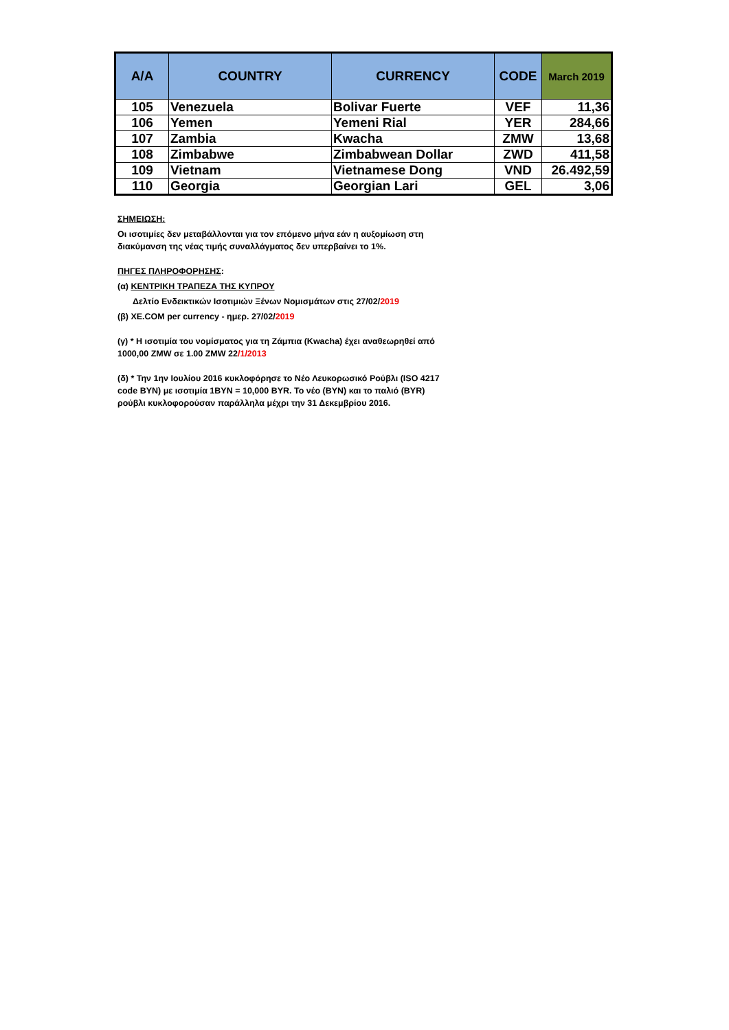| A/A | COUNTRY | CURRENCY | CODE | March 2019 |
| --- | --- | --- | --- | --- |
| 105 | Venezuela | Bolivar Fuerte | VEF | 11,36 |
| 106 | Yemen | Yemeni Rial | YER | 284,66 |
| 107 | Zambia | Kwacha | ZMW | 13,68 |
| 108 | Zimbabwe | Zimbabwean Dollar | ZWD | 411,58 |
| 109 | Vietnam | Vietnamese Dong | VND | 26.492,59 |
| 110 | Georgia | Georgian Lari | GEL | 3,06 |
ΣΗΜΕΙΩΣΗ:
Οι ισοτιμίες δεν μεταβάλλονται για τον επόμενο μήνα εάν η αυξομίωση στη
διακύμανση της νέας τιμής συναλλάγματος δεν υπερβαίνει το 1%.
ΠΗΓΕΣ ΠΛΗΡΟΦΟΡΗΣΗΣ:
(α) ΚΕΝΤΡΙΚΗ ΤΡΑΠΕΖΑ ΤΗΣ ΚΥΠΡΟΥ
Δελτίο Ενδεικτικών Ισοτιμιών Ξένων Νομισμάτων στις 27/02/2019
(β) XE.COM per currency - ημερ. 27/02/2019
(γ) * Η ισοτιμία του νομίσματος για τη Ζάμπια (Kwacha) έχει αναθεωρηθεί από
1000,00 ZMW σε 1.00 ZMW 22/1/2013
(δ) * Την 1ην Ιουλίου 2016 κυκλοφόρησε το Νέο Λευκορωσικό Ρούβλι (ISO 4217
code BYN) με ισοτιμία 1BYN = 10,000 BYR. Το νέο (BYN) και το παλιό (BYR)
ρούβλι κυκλοφορούσαν παράλληλα μέχρι την 31 Δεκεμβρίου 2016.